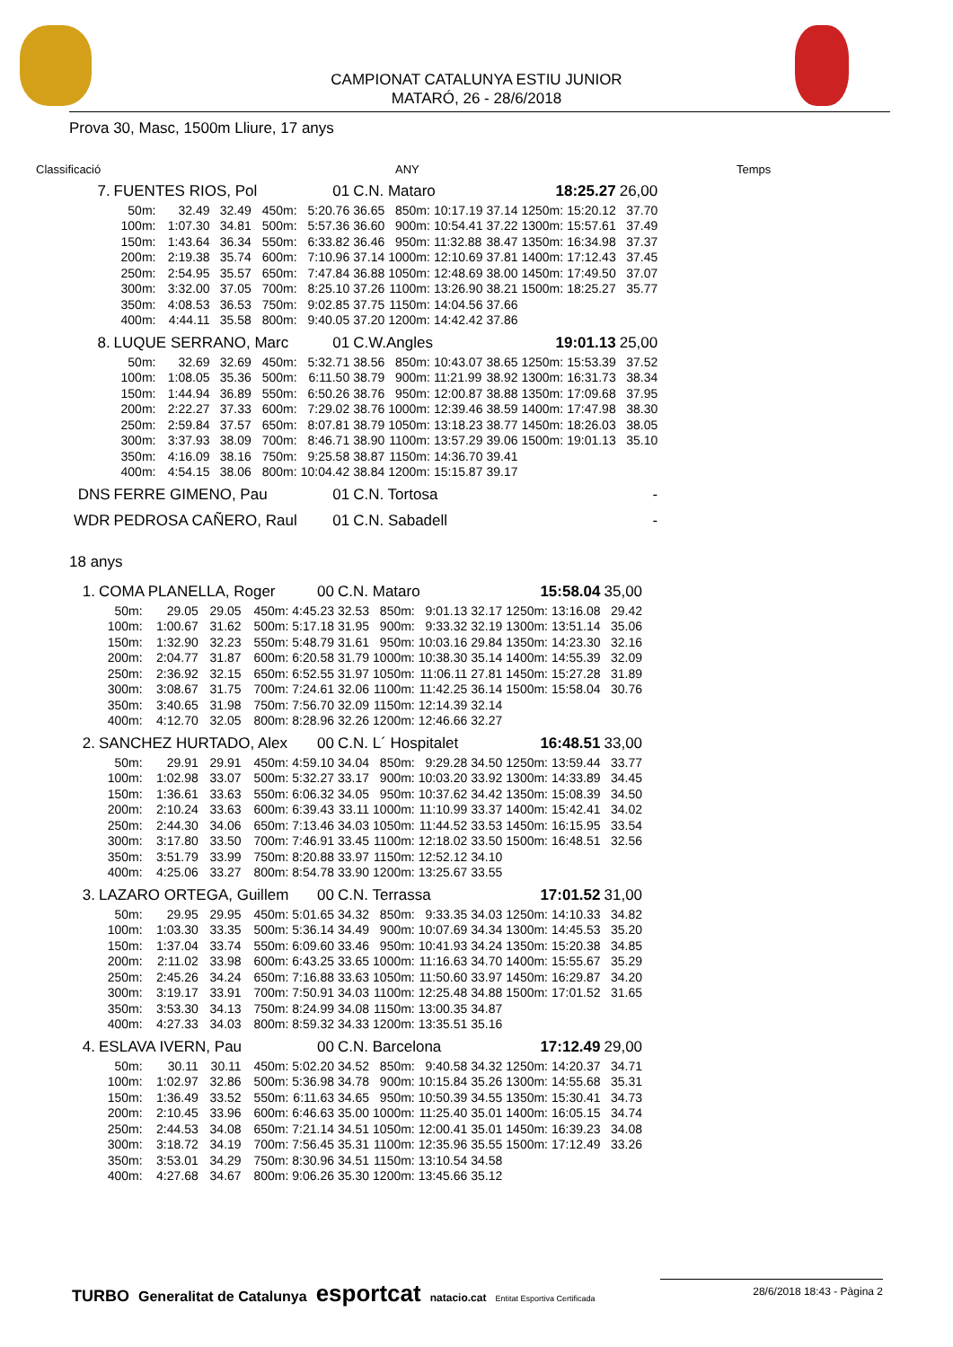CAMPIONAT CATALUNYA ESTIU JUNIOR
MATARÓ, 26 - 28/6/2018
Prova 30, Masc, 1500m Lliure, 17 anys
Classificació ANY Temps
| 7. | FUENTES RIOS, Pol | | | | 01 | C.N. Mataro | | | | 18:25.27 | | 26,00 |
| | 50m: | 32.49 | 32.49 | 450m: | 5:20.76 | 36.65 | 850m: | 10:17.19 | 37.14 | 1250m: | 15:20.12 | 37.70 |
| | 100m: | 1:07.30 | 34.81 | 500m: | 5:57.36 | 36.60 | 900m: | 10:54.41 | 37.22 | 1300m: | 15:57.61 | 37.49 |
| | 150m: | 1:43.64 | 36.34 | 550m: | 6:33.82 | 36.46 | 950m: | 11:32.88 | 38.47 | 1350m: | 16:34.98 | 37.37 |
| | 200m: | 2:19.38 | 35.74 | 600m: | 7:10.96 | 37.14 | 1000m: | 12:10.69 | 37.81 | 1400m: | 17:12.43 | 37.45 |
| | 250m: | 2:54.95 | 35.57 | 650m: | 7:47.84 | 36.88 | 1050m: | 12:48.69 | 38.00 | 1450m: | 17:49.50 | 37.07 |
| | 300m: | 3:32.00 | 37.05 | 700m: | 8:25.10 | 37.26 | 1100m: | 13:26.90 | 38.21 | 1500m: | 18:25.27 | 35.77 |
| | 350m: | 4:08.53 | 36.53 | 750m: | 9:02.85 | 37.75 | 1150m: | 14:04.56 | 37.66 | | | |
| | 400m: | 4:44.11 | 35.58 | 800m: | 9:40.05 | 37.20 | 1200m: | 14:42.42 | 37.86 | | | |
| 8. | LUQUE SERRANO, Marc | | | | 01 | C.W.Angles | | | | 19:01.13 | | 25,00 |
| | 50m: | 32.69 | 32.69 | 450m: | 5:32.71 | 38.56 | 850m: | 10:43.07 | 38.65 | 1250m: | 15:53.39 | 37.52 |
| | 100m: | 1:08.05 | 35.36 | 500m: | 6:11.50 | 38.79 | 900m: | 11:21.99 | 38.92 | 1300m: | 16:31.73 | 38.34 |
| | 150m: | 1:44.94 | 36.89 | 550m: | 6:50.26 | 38.76 | 950m: | 12:00.87 | 38.88 | 1350m: | 17:09.68 | 37.95 |
| | 200m: | 2:22.27 | 37.33 | 600m: | 7:29.02 | 38.76 | 1000m: | 12:39.46 | 38.59 | 1400m: | 17:47.98 | 38.30 |
| | 250m: | 2:59.84 | 37.57 | 650m: | 8:07.81 | 38.79 | 1050m: | 13:18.23 | 38.77 | 1450m: | 18:26.03 | 38.05 |
| | 300m: | 3:37.93 | 38.09 | 700m: | 8:46.71 | 38.90 | 1100m: | 13:57.29 | 39.06 | 1500m: | 19:01.13 | 35.10 |
| | 350m: | 4:16.09 | 38.16 | 750m: | 9:25.58 | 38.87 | 1150m: | 14:36.70 | 39.41 | | | |
| | 400m: | 4:54.15 | 38.06 | 800m: | 10:04.42 | 38.84 | 1200m: | 15:15.87 | 39.17 | | | |
| DNS | FERRE GIMENO, Pau | | | | 01 | C.N. Tortosa | | | | | | - |
| WDR | PEDROSA CAÑERO, Raul | | | | 01 | C.N. Sabadell | | | | | | - |
18 anys
| 1. | COMA PLANELLA, Roger | | | | 00 | C.N. Mataro | | | | 15:58.04 | | 35,00 |
| | 50m: | 29.05 | 29.05 | 450m: | 4:45.23 | 32.53 | 850m: | 9:01.13 | 32.17 | 1250m: | 13:16.08 | 29.42 |
| | 100m: | 1:00.67 | 31.62 | 500m: | 5:17.18 | 31.95 | 900m: | 9:33.32 | 32.19 | 1300m: | 13:51.14 | 35.06 |
| | 150m: | 1:32.90 | 32.23 | 550m: | 5:48.79 | 31.61 | 950m: | 10:03.16 | 29.84 | 1350m: | 14:23.30 | 32.16 |
| | 200m: | 2:04.77 | 31.87 | 600m: | 6:20.58 | 31.79 | 1000m: | 10:38.30 | 35.14 | 1400m: | 14:55.39 | 32.09 |
| | 250m: | 2:36.92 | 32.15 | 650m: | 6:52.55 | 31.97 | 1050m: | 11:06.11 | 27.81 | 1450m: | 15:27.28 | 31.89 |
| | 300m: | 3:08.67 | 31.75 | 700m: | 7:24.61 | 32.06 | 1100m: | 11:42.25 | 36.14 | 1500m: | 15:58.04 | 30.76 |
| | 350m: | 3:40.65 | 31.98 | 750m: | 7:56.70 | 32.09 | 1150m: | 12:14.39 | 32.14 | | | |
| | 400m: | 4:12.70 | 32.05 | 800m: | 8:28.96 | 32.26 | 1200m: | 12:46.66 | 32.27 | | | |
| 2. | SANCHEZ HURTADO, Alex | | | | 00 | C.N. L´ Hospitalet | | | | 16:48.51 | | 33,00 |
| | 50m: | 29.91 | 29.91 | 450m: | 4:59.10 | 34.04 | 850m: | 9:29.28 | 34.50 | 1250m: | 13:59.44 | 33.77 |
| | 100m: | 1:02.98 | 33.07 | 500m: | 5:32.27 | 33.17 | 900m: | 10:03.20 | 33.92 | 1300m: | 14:33.89 | 34.45 |
| | 150m: | 1:36.61 | 33.63 | 550m: | 6:06.32 | 34.05 | 950m: | 10:37.62 | 34.42 | 1350m: | 15:08.39 | 34.50 |
| | 200m: | 2:10.24 | 33.63 | 600m: | 6:39.43 | 33.11 | 1000m: | 11:10.99 | 33.37 | 1400m: | 15:42.41 | 34.02 |
| | 250m: | 2:44.30 | 34.06 | 650m: | 7:13.46 | 34.03 | 1050m: | 11:44.52 | 33.53 | 1450m: | 16:15.95 | 33.54 |
| | 300m: | 3:17.80 | 33.50 | 700m: | 7:46.91 | 33.45 | 1100m: | 12:18.02 | 33.50 | 1500m: | 16:48.51 | 32.56 |
| | 350m: | 3:51.79 | 33.99 | 750m: | 8:20.88 | 33.97 | 1150m: | 12:52.12 | 34.10 | | | |
| | 400m: | 4:25.06 | 33.27 | 800m: | 8:54.78 | 33.90 | 1200m: | 13:25.67 | 33.55 | | | |
| 3. | LAZARO ORTEGA, Guillem | | | | 00 | C.N. Terrassa | | | | 17:01.52 | | 31,00 |
| | 50m: | 29.95 | 29.95 | 450m: | 5:01.65 | 34.32 | 850m: | 9:33.35 | 34.03 | 1250m: | 14:10.33 | 34.82 |
| | 100m: | 1:03.30 | 33.35 | 500m: | 5:36.14 | 34.49 | 900m: | 10:07.69 | 34.34 | 1300m: | 14:45.53 | 35.20 |
| | 150m: | 1:37.04 | 33.74 | 550m: | 6:09.60 | 33.46 | 950m: | 10:41.93 | 34.24 | 1350m: | 15:20.38 | 34.85 |
| | 200m: | 2:11.02 | 33.98 | 600m: | 6:43.25 | 33.65 | 1000m: | 11:16.63 | 34.70 | 1400m: | 15:55.67 | 35.29 |
| | 250m: | 2:45.26 | 34.24 | 650m: | 7:16.88 | 33.63 | 1050m: | 11:50.60 | 33.97 | 1450m: | 16:29.87 | 34.20 |
| | 300m: | 3:19.17 | 33.91 | 700m: | 7:50.91 | 34.03 | 1100m: | 12:25.48 | 34.88 | 1500m: | 17:01.52 | 31.65 |
| | 350m: | 3:53.30 | 34.13 | 750m: | 8:24.99 | 34.08 | 1150m: | 13:00.35 | 34.87 | | | |
| | 400m: | 4:27.33 | 34.03 | 800m: | 8:59.32 | 34.33 | 1200m: | 13:35.51 | 35.16 | | | |
| 4. | ESLAVA IVERN, Pau | | | | 00 | C.N. Barcelona | | | | 17:12.49 | | 29,00 |
| | 50m: | 30.11 | 30.11 | 450m: | 5:02.20 | 34.52 | 850m: | 9:40.58 | 34.32 | 1250m: | 14:20.37 | 34.71 |
| | 100m: | 1:02.97 | 32.86 | 500m: | 5:36.98 | 34.78 | 900m: | 10:15.84 | 35.26 | 1300m: | 14:55.68 | 35.31 |
| | 150m: | 1:36.49 | 33.52 | 550m: | 6:11.63 | 34.65 | 950m: | 10:50.39 | 34.55 | 1350m: | 15:30.41 | 34.73 |
| | 200m: | 2:10.45 | 33.96 | 600m: | 6:46.63 | 35.00 | 1000m: | 11:25.40 | 35.01 | 1400m: | 16:05.15 | 34.74 |
| | 250m: | 2:44.53 | 34.08 | 650m: | 7:21.14 | 34.51 | 1050m: | 12:00.41 | 35.01 | 1450m: | 16:39.23 | 34.08 |
| | 300m: | 3:18.72 | 34.19 | 700m: | 7:56.45 | 35.31 | 1100m: | 12:35.96 | 35.55 | 1500m: | 17:12.49 | 33.26 |
| | 350m: | 3:53.01 | 34.29 | 750m: | 8:30.96 | 34.51 | 1150m: | 13:10.54 | 34.58 | | | |
| | 400m: | 4:27.68 | 34.67 | 800m: | 9:06.26 | 35.30 | 1200m: | 13:45.66 | 35.12 | | | |
TURBO Generalitat de Catalunya esportcat natacio.cat Entitat Esportiva Certificada
28/6/2018 18:43 - Pàgina 2